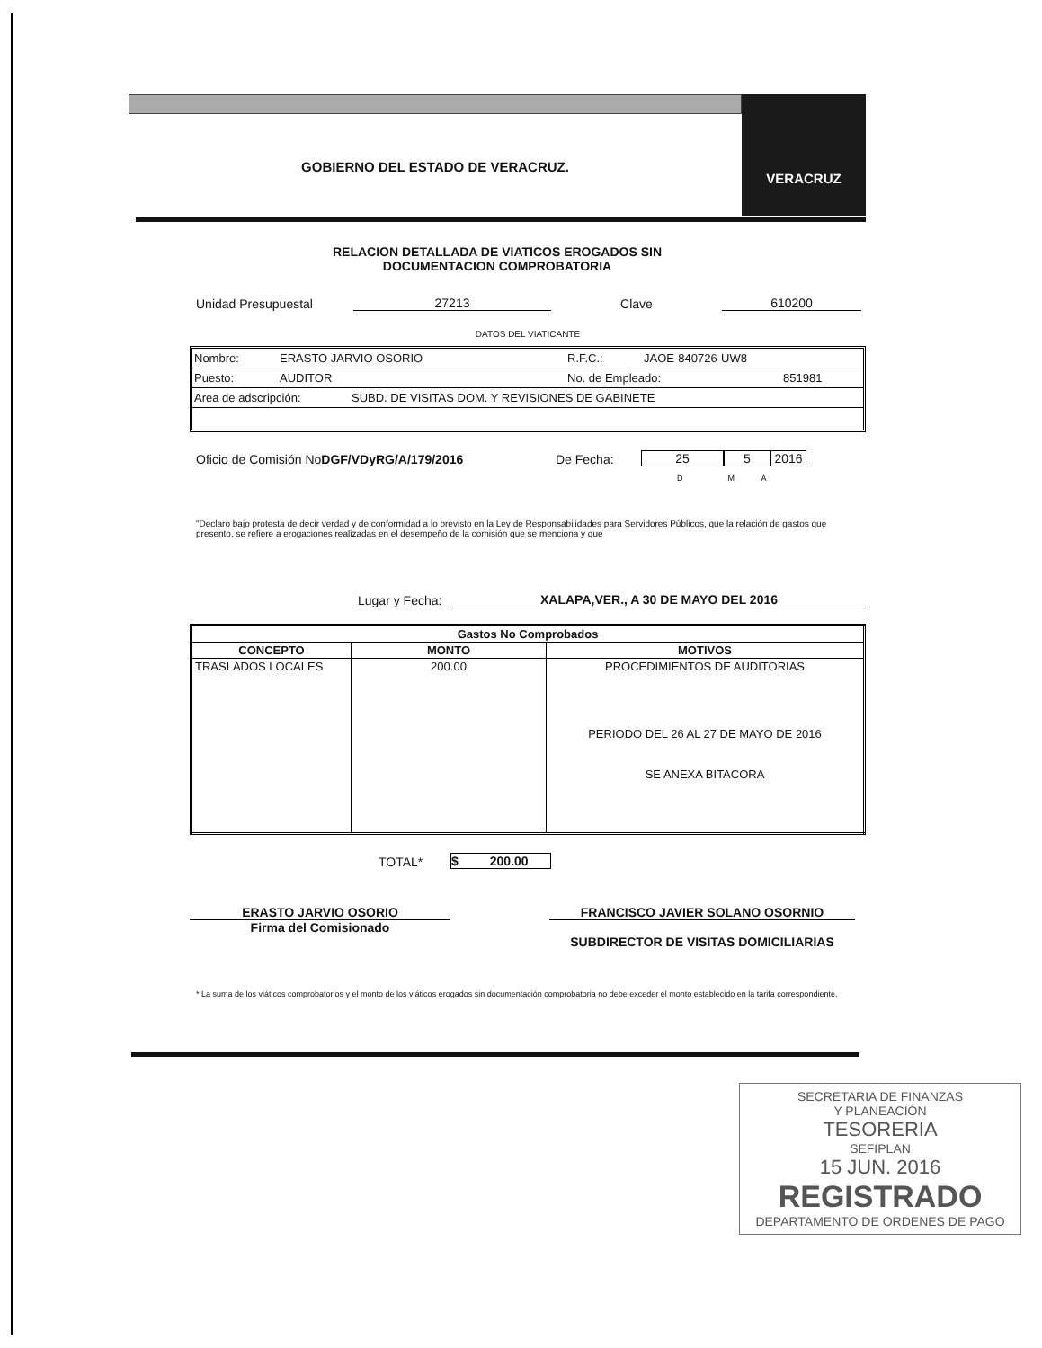GOBIERNO DEL ESTADO DE VERACRUZ.
VERACRUZ
RELACION DETALLADA DE VIATICOS EROGADOS SIN
DOCUMENTACION COMPROBATORIA
Unidad Presupuestal 27213 Clave 610200
DATOS DEL VIATICANTE
Nombre: ERASTO JARVIO OSORIO R.F.C.: JAOE-840726-UW8
Puesto: AUDITOR No. de Empleado: 851981
Area de adscripción: SUBD. DE VISITAS DOM. Y REVISIONES DE GABINETE
Oficio de Comisión NoDGF/VDyRG/A/179/2016 De Fecha: 25 5 2016
D M A
"Declaro bajo protesta de decir verdad y de conformidad a lo previsto en la Ley de Responsabilidades para Servidores Públicos, que la relación de gastos que presento, se refiere a erogaciones realizadas en el desempeño de la comisión que se menciona y que
Lugar y Fecha: XALAPA,VER., A 30 DE MAYO DEL 2016
| Gastos No Comprobados | | |
| --- | --- | --- |
| CONCEPTO | MONTO | MOTIVOS |
| TRASLADOS LOCALES | 200.00 | PROCEDIMIENTOS DE AUDITORIAS PERIODO DEL 26 AL 27 DE MAYO DE 2016 SE ANEXA BITACORA |
TOTAL* $ 200.00
ERASTO JARVIO OSORIO
Firma del Comisionado
FRANCISCO JAVIER SOLANO OSORNIO
SUBDIRECTOR DE VISITAS DOMICILIARIAS
* La suma de los viáticos comprobatorios y el monto de los viáticos erogados sin documentación comprobatoria no debe exceder el monto establecido en la tarifa correspondiente.
SECRETARIA DE FINANZAS
Y PLANEACIÓN
TESORERIA
SEFIPLAN
15 JUN. 2016
REGISTRADO
DEPARTAMENTO DE ORDENES DE PAGO